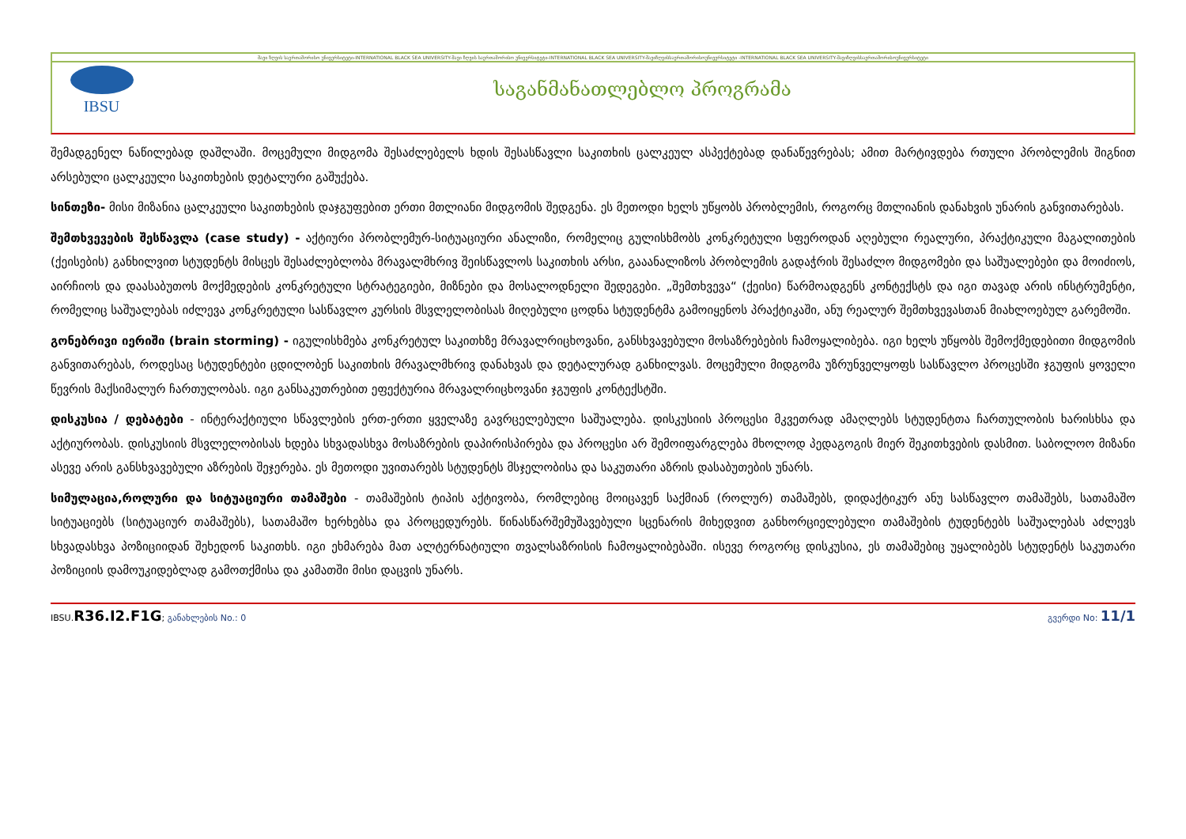შავი ზღვის საერთაშორისო უნივერსიტეტი-INTERNATIONAL BLACK SEA UNIVERSITY-შავი ზღვის საერთაშორისო უნივერსიტეტი-INTERNATIONAL BLACK SEA UNIVERSITY-შავიზღვისსაერთაშორისოუნივერსიტეტი -INTERNATIONAL BLACK SEA UNIVERSITY-შავიზღვისსაერთაშორისოუნივერსიტეტი
IBSU
საგანმანათლებლო პროგრამა
შემადგენელ ნაწილებად დაშლაში. მოცემული მიდგომა შესაძლებელს ხდის შესასწავლი საკითხის ცალკეულ ასპექტებად დანაწევრებას; ამით მარტივდება რთული პრობლემის შიგნით არსებული ცალკეული საკითხების დეტალური გაშუქება.
სინთეზი- მისი მიზანია ცალკეული საკითხების დაჯგუფებით ერთი მთლიანი მიდგომის შედგენა. ეს მეთოდი ხელს უწყობს პრობლემის, როგორც მთლიანის დანახვის უნარის განვითარებას.
შემთხვევების შესწავლა (case study) - აქტიური პრობლემურ-სიტუაციური ანალიზი, რომელიც გულისხმობს კონკრეტული სფეროდან აღებული რეალური, პრაქტიკული მაგალითების (ქეისების) განხილვით სტუდენტს მისცეს შესაძლებლობა მრავალმხრივ შეისწავლოს საკითხის არსი, გააანალიზოს პრობლემის გადაჭრის შესაძლო მიდგომები და საშუალებები და მოიძიოს, აირჩიოს და დაასაბუთოს მოქმედების კონკრეტული სტრატეგიები, მიზნები და მოსალოდნელი შედეგები. „შემთხვევა“ (ქეისი) წარმოადგენს კონტექსტს და იგი თავად არის ინსტრუმენტი, რომელიც საშუალებას იძლევა კონკრეტული სასწავლო კურსის მსვლელობისას მიღებული ცოდნა სტუდენტმა გამოიყენოს პრაქტიკაში, ანუ რეალურ შემთხვევასთან მიახლოებულ გარემოში.
გონებრივი იერიში (brain storming) - იგულისხმება კონკრეტულ საკითხზე მრავალრიცხოვანი, განსხვავებული მოსაზრებების ჩამოყალიბება. იგი ხელს უწყობს შემოქმედებითი მიდგომის განვითარებას, როდესაც სტუდენტები ცდილობენ საკითხის მრავალმხრივ დანახვას და დეტალურად განხილვას. მოცემული მიდგომა უზრუნველყოფს სასწავლო პროცესში ჯგუფის ყოველი წევრის მაქსიმალურ ჩართულობას. იგი განსაკუთრებით ეფექტურია მრავალრიცხოვანი ჯგუფის კონტექსტში.
დისკუსია / დებატები - ინტერაქტიული სწავლების ერთ-ერთი ყველაზე გავრცელებული საშუალება. დისკუსიის პროცესი მკვეთრად ამაღლებს სტუდენტთა ჩართულობის ხარისხსა და აქტიურობას. დისკუსიის მსვლელობისას ხდება სხვადასხვა მოსაზრების დაპირისპირება და პროცესი არ შემოიფარგლება მხოლოდ პედაგოგის მიერ შეკითხვების დასმით. საბოლოო მიზანი ასევე არის განსხვავებული აზრების შეჯერება. ეს მეთოდი უვითარებს სტუდენტს მსჯელობისა და საკუთარი აზრის დასაბუთების უნარს.
სიმულაცია,როლური და სიტუაციური თამაშები - თამაშების ტიპის აქტივობა, რომლებიც მოიცავენ საქმიან (როლურ) თამაშებს, დიდაქტიკურ ანუ სასწავლო თამაშებს, სათამაშო სიტუაციებს (სიტუაციურ თამაშებს), სათამაშო ხერხებსა და პროცედურებს. წინასწარშემუშავებული სცენარის მიხედვით განხორციელებული თამაშების ტუდენტებს საშუალებას აძლევს სხვადასხვა პოზიციიდან შეხედონ საკითხს. იგი ეხმარება მათ ალტერნატიული თვალსაზრისის ჩამოყალიბებაში. ისევე როგორც დისკუსია, ეს თამაშებიც უყალიბებს სტუდენტს საკუთარი პოზიციის დამოუკიდებლად გამოთქმისა და კამათში მისი დაცვის უნარს.
IBSU.R36.I2.F1G; განახლების No.: 0 გვერდი No: 11/1